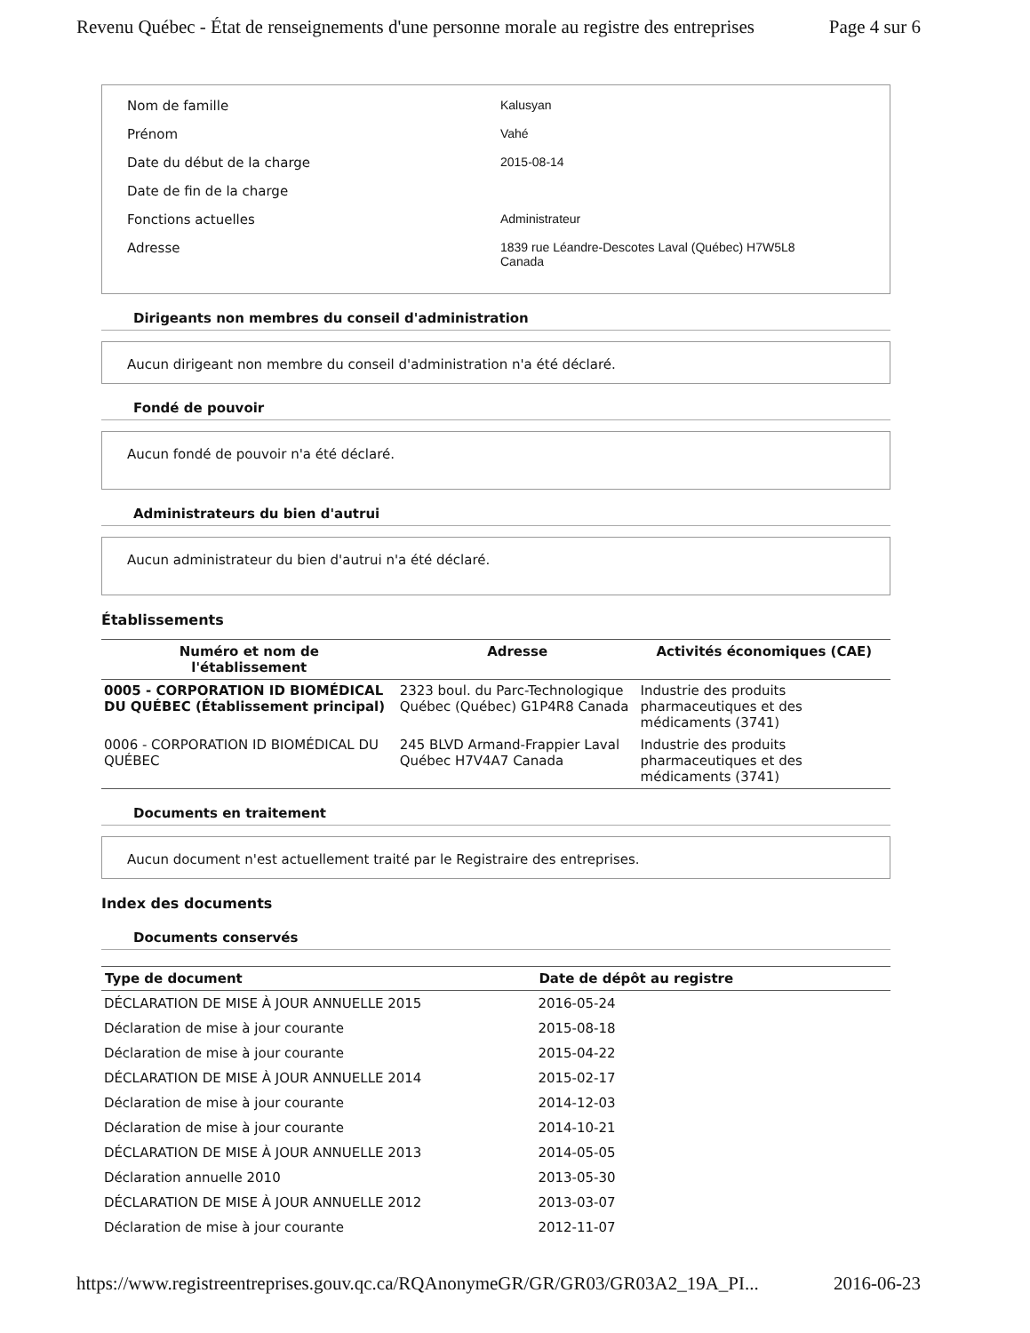Revenu Québec - État de renseignements d'une personne morale au registre des entreprises Page 4 sur 6
Nom de famille Kalusyan
Prénom Vahé
Date du début de la charge 2015-08-14
Date de fin de la charge
Fonctions actuelles Administrateur
Adresse 1839 rue Léandre-Descotes Laval (Québec) H7W5L8
Canada
Dirigeants non membres du conseil d'administration
Aucun dirigeant non membre du conseil d'administration n'a été déclaré.
Fondé de pouvoir
Aucun fondé de pouvoir n'a été déclaré.
Administrateurs du bien d'autrui
Aucun administrateur du bien d'autrui n'a été déclaré.
Établissements
| Numéro et nom de l'établissement | Adresse | Activités économiques (CAE) |
| --- | --- | --- |
| 0005 - CORPORATION ID BIOMÉDICAL DU QUÉBEC (Établissement principal) | 2323 boul. du Parc-Technologique Québec (Québec) G1P4R8 Canada | Industrie des produits pharmaceutiques et des médicaments (3741) |
| 0006 - CORPORATION ID BIOMÉDICAL DU QUÉBEC | 245 BLVD Armand-Frappier Laval Québec H7V4A7 Canada | Industrie des produits pharmaceutiques et des médicaments (3741) |
Documents en traitement
Aucun document n'est actuellement traité par le Registraire des entreprises.
Index des documents
Documents conservés
| Type de document | Date de dépôt au registre |
| --- | --- |
| DÉCLARATION DE MISE À JOUR ANNUELLE 2015 | 2016-05-24 |
| Déclaration de mise à jour courante | 2015-08-18 |
| Déclaration de mise à jour courante | 2015-04-22 |
| DÉCLARATION DE MISE À JOUR ANNUELLE 2014 | 2015-02-17 |
| Déclaration de mise à jour courante | 2014-12-03 |
| Déclaration de mise à jour courante | 2014-10-21 |
| DÉCLARATION DE MISE À JOUR ANNUELLE 2013 | 2014-05-05 |
| Déclaration annuelle 2010 | 2013-05-30 |
| DÉCLARATION DE MISE À JOUR ANNUELLE 2012 | 2013-03-07 |
| Déclaration de mise à jour courante | 2012-11-07 |
https://www.registreentreprises.gouv.qc.ca/RQAnonymeGR/GR/GR03/GR03A2_19A_PI... 2016-06-23